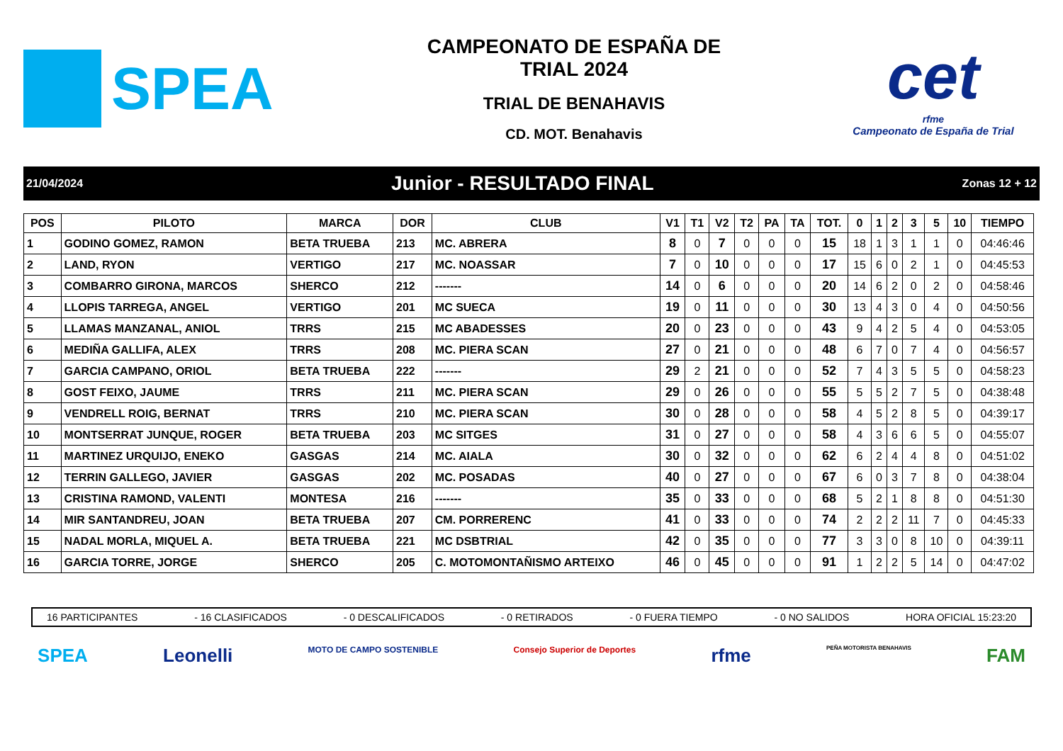SPEA
CAMPEONATO DE ESPAÑA DE
TRIAL 2024
TRIAL DE BENAHAVIS
CD. MOT. Benahavis
cet
rfme
Campeonato de España de Trial
21/04/2024 Junior - RESULTADO FINAL Zonas 12 + 12
| POS | PILOTO | MARCA | DOR | CLUB | V1 | T1 | V2 | T2 | PA | TA | TOT. | 0 | 1 | 2 | 3 | 5 | 10 | TIEMPO |
| --- | --- | --- | --- | --- | --- | --- | --- | --- | --- | --- | --- | --- | --- | --- | --- | --- | --- | --- |
| 1 | GODINO GOMEZ, RAMON | BETA TRUEBA | 213 | MC. ABRERA | 8 | 0 | 7 | 0 | 0 | 0 | 15 | 18 | 1 | 3 | 1 | 1 | 0 | 04:46:46 |
| 2 | LAND, RYON | VERTIGO | 217 | MC. NOASSAR | 7 | 0 | 10 | 0 | 0 | 0 | 17 | 15 | 6 | 0 | 2 | 1 | 0 | 04:45:53 |
| 3 | COMBARRO GIRONA, MARCOS | SHERCO | 212 | ------- | 14 | 0 | 6 | 0 | 0 | 0 | 20 | 14 | 6 | 2 | 0 | 2 | 0 | 04:58:46 |
| 4 | LLOPIS TARREGA, ANGEL | VERTIGO | 201 | MC SUECA | 19 | 0 | 11 | 0 | 0 | 0 | 30 | 13 | 4 | 3 | 0 | 4 | 0 | 04:50:56 |
| 5 | LLAMAS MANZANAL, ANIOL | TRRS | 215 | MC ABADESSES | 20 | 0 | 23 | 0 | 0 | 0 | 43 | 9 | 4 | 2 | 5 | 4 | 0 | 04:53:05 |
| 6 | MEDIÑA GALLIFA, ALEX | TRRS | 208 | MC. PIERA SCAN | 27 | 0 | 21 | 0 | 0 | 0 | 48 | 6 | 7 | 0 | 7 | 4 | 0 | 04:56:57 |
| 7 | GARCIA CAMPANO, ORIOL | BETA TRUEBA | 222 | ------- | 29 | 2 | 21 | 0 | 0 | 0 | 52 | 7 | 4 | 3 | 5 | 5 | 0 | 04:58:23 |
| 8 | GOST FEIXO, JAUME | TRRS | 211 | MC. PIERA SCAN | 29 | 0 | 26 | 0 | 0 | 0 | 55 | 5 | 5 | 2 | 7 | 5 | 0 | 04:38:48 |
| 9 | VENDRELL ROIG, BERNAT | TRRS | 210 | MC. PIERA SCAN | 30 | 0 | 28 | 0 | 0 | 0 | 58 | 4 | 5 | 2 | 8 | 5 | 0 | 04:39:17 |
| 10 | MONTSERRAT JUNQUE, ROGER | BETA TRUEBA | 203 | MC SITGES | 31 | 0 | 27 | 0 | 0 | 0 | 58 | 4 | 3 | 6 | 6 | 5 | 0 | 04:55:07 |
| 11 | MARTINEZ URQUIJO, ENEKO | GASGAS | 214 | MC. AIALA | 30 | 0 | 32 | 0 | 0 | 0 | 62 | 6 | 2 | 4 | 4 | 8 | 0 | 04:51:02 |
| 12 | TERRIN GALLEGO, JAVIER | GASGAS | 202 | MC. POSADAS | 40 | 0 | 27 | 0 | 0 | 0 | 67 | 6 | 0 | 3 | 7 | 8 | 0 | 04:38:04 |
| 13 | CRISTINA RAMOND, VALENTI | MONTESA | 216 | ------- | 35 | 0 | 33 | 0 | 0 | 0 | 68 | 5 | 2 | 1 | 8 | 8 | 0 | 04:51:30 |
| 14 | MIR SANTANDREU, JOAN | BETA TRUEBA | 207 | CM. PORRERENC | 41 | 0 | 33 | 0 | 0 | 0 | 74 | 2 | 2 | 2 | 11 | 7 | 0 | 04:45:33 |
| 15 | NADAL MORLA, MIQUEL A. | BETA TRUEBA | 221 | MC DSBTRIAL | 42 | 0 | 35 | 0 | 0 | 0 | 77 | 3 | 3 | 0 | 8 | 10 | 0 | 04:39:11 |
| 16 | GARCIA TORRE, JORGE | SHERCO | 205 | C. MOTOMONTAÑISMO ARTEIXO | 46 | 0 | 45 | 0 | 0 | 0 | 91 | 1 | 2 | 2 | 5 | 14 | 0 | 04:47:02 |
16 PARTICIPANTES - 16 CLASIFICADOS - 0 DESCALIFICADOS - 0 RETIRADOS - 0 FUERA TIEMPO - 0 NO SALIDOS HORA OFICIAL 15:23:20
SPEA Leonelli MOTO DE CAMPO SOSTENIBLE Consejo Superior de Deportes rfme PEÑA MOTORISTA BENAHAVIS FAM